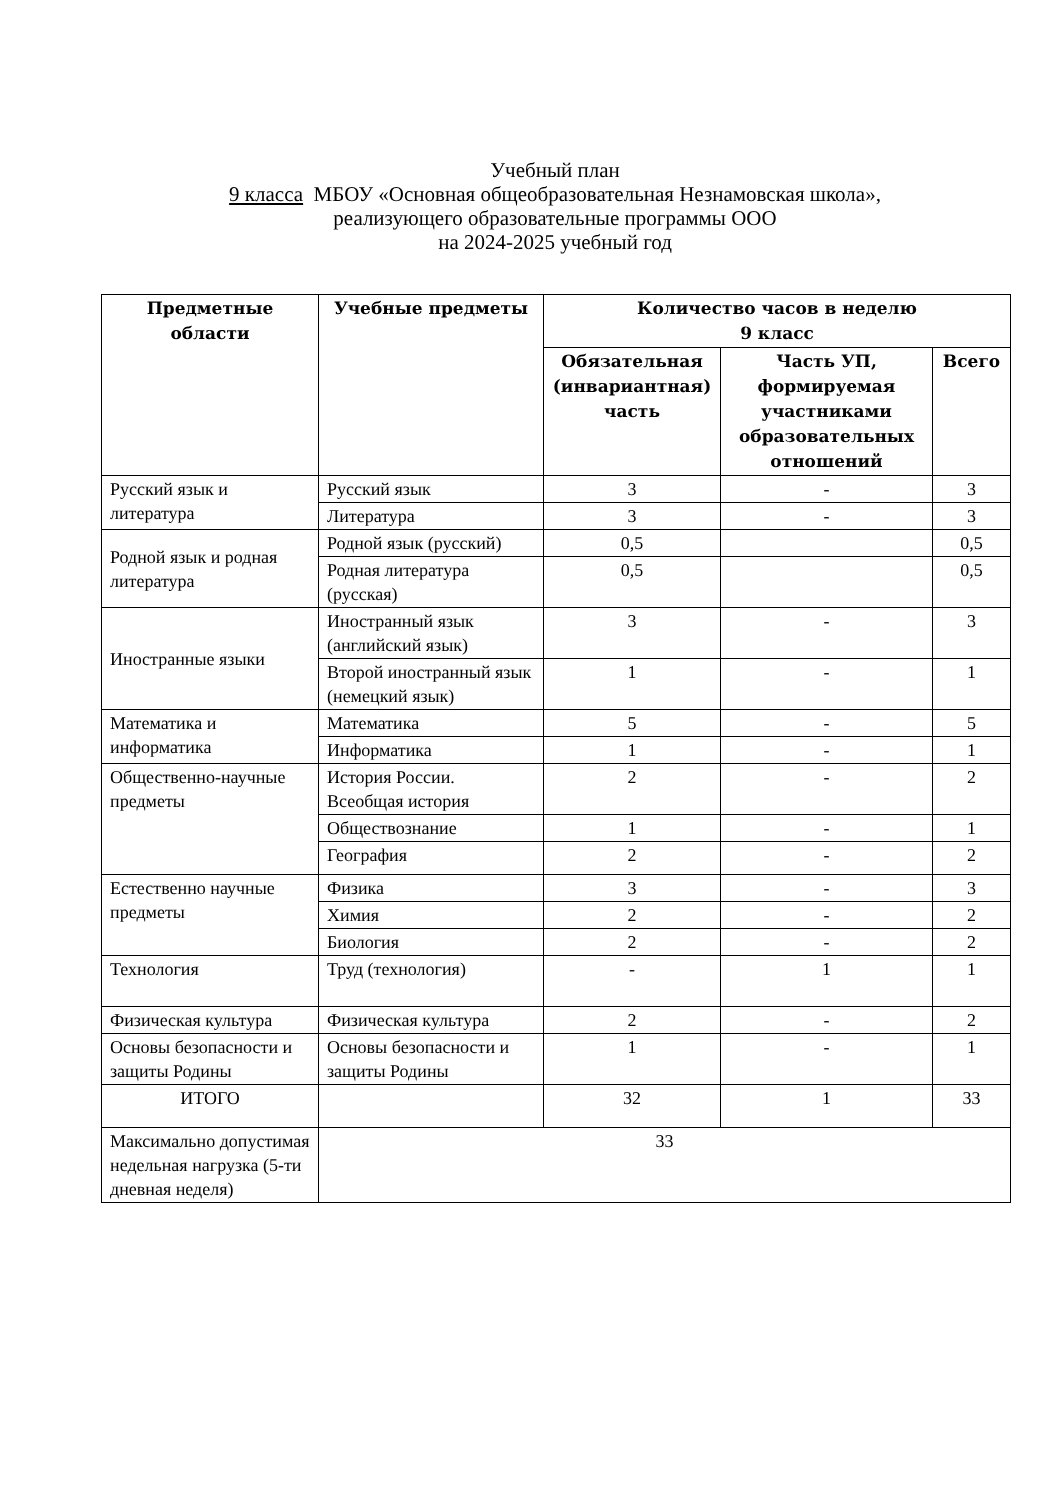Учебный план
9 класса МБОУ «Основная общеобразовательная Незнамовская школа»,
реализующего образовательные программы ООО
на 2024-2025 учебный год
| Предметные области | Учебные предметы | Количество часов в неделю 9 класс | | |
| --- | --- | --- | --- | --- |
| | | Обязательная (инвариантная) часть | Часть УП, формируемая участниками образовательных отношений | Всего |
| Русский язык и литература | Русский язык | 3 | - | 3 |
| | Литература | 3 | - | 3 |
| Родной язык и родная литература | Родной язык (русский) | 0,5 | | 0,5 |
| | Родная литература (русская) | 0,5 | | 0,5 |
| Иностранные языки | Иностранный язык (английский язык) | 3 | - | 3 |
| | Второй иностранный язык (немецкий язык) | 1 | - | 1 |
| Математика и информатика | Математика | 5 | - | 5 |
| | Информатика | 1 | - | 1 |
| Общественно-научные предметы | История России. Всеобщая история | 2 | - | 2 |
| | Обществознание | 1 | - | 1 |
| | География | 2 | - | 2 |
| Естественно научные предметы | Физика | 3 | - | 3 |
| | Химия | 2 | - | 2 |
| | Биология | 2 | - | 2 |
| Технология | Труд (технология) | - | 1 | 1 |
| Физическая культура | Физическая культура | 2 | - | 2 |
| Основы безопасности и защиты Родины | Основы безопасности и защиты Родины | 1 | - | 1 |
| ИТОГО | | 32 | 1 | 33 |
| Максимально допустимая недельная нагрузка (5-ти дневная неделя) | 33 | | | |